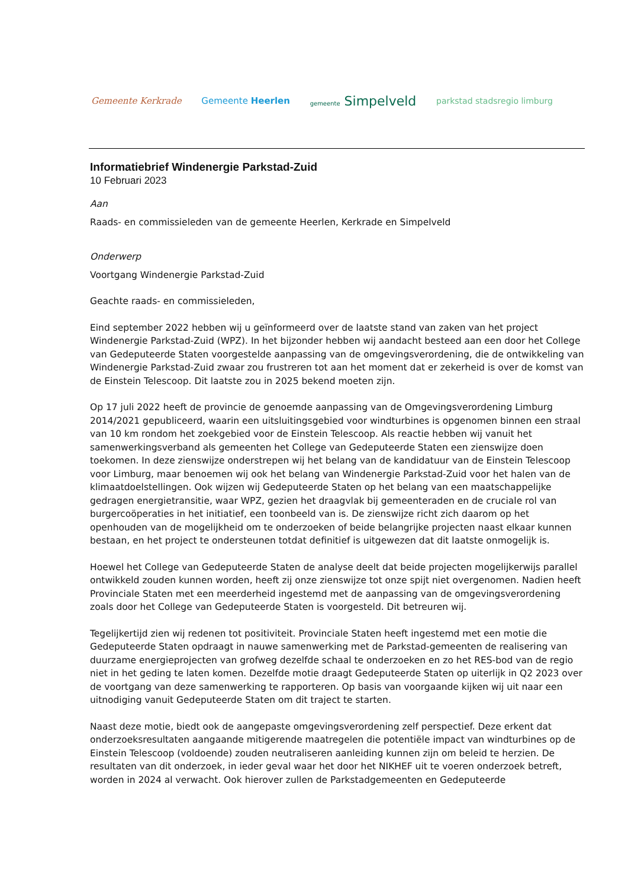Gemeente Kerkrade Gemeente Heerlen gemeente Simpelveld parkstad stadsregio limburg
Informatiebrief Windenergie Parkstad-Zuid
10 Februari 2023
Aan
Raads- en commissieleden van de gemeente Heerlen, Kerkrade en Simpelveld
Onderwerp
Voortgang Windenergie Parkstad-Zuid
Geachte raads- en commissieleden,
Eind september 2022 hebben wij u geïnformeerd over de laatste stand van zaken van het project Windenergie Parkstad-Zuid (WPZ). In het bijzonder hebben wij aandacht besteed aan een door het College van Gedeputeerde Staten voorgestelde aanpassing van de omgevingsverordening, die de ontwikkeling van Windenergie Parkstad-Zuid zwaar zou frustreren tot aan het moment dat er zekerheid is over de komst van de Einstein Telescoop. Dit laatste zou in 2025 bekend moeten zijn.
Op 17 juli 2022 heeft de provincie de genoemde aanpassing van de Omgevingsverordening Limburg 2014/2021 gepubliceerd, waarin een uitsluitingsgebied voor windturbines is opgenomen binnen een straal van 10 km rondom het zoekgebied voor de Einstein Telescoop. Als reactie hebben wij vanuit het samenwerkingsverband als gemeenten het College van Gedeputeerde Staten een zienswijze doen toekomen. In deze zienswijze onderstrepen wij het belang van de kandidatuur van de Einstein Telescoop voor Limburg, maar benoemen wij ook het belang van Windenergie Parkstad-Zuid voor het halen van de klimaatdoelstellingen. Ook wijzen wij Gedeputeerde Staten op het belang van een maatschappelijke gedragen energietransitie, waar WPZ, gezien het draagvlak bij gemeenteraden en de cruciale rol van burgercoöperaties in het initiatief, een toonbeeld van is. De zienswijze richt zich daarom op het openhouden van de mogelijkheid om te onderzoeken of beide belangrijke projecten naast elkaar kunnen bestaan, en het project te ondersteunen totdat definitief is uitgewezen dat dit laatste onmogelijk is.
Hoewel het College van Gedeputeerde Staten de analyse deelt dat beide projecten mogelijkerwijs parallel ontwikkeld zouden kunnen worden, heeft zij onze zienswijze tot onze spijt niet overgenomen. Nadien heeft Provinciale Staten met een meerderheid ingestemd met de aanpassing van de omgevingsverordening zoals door het College van Gedeputeerde Staten is voorgesteld. Dit betreuren wij.
Tegelijkertijd zien wij redenen tot positiviteit. Provinciale Staten heeft ingestemd met een motie die Gedeputeerde Staten opdraagt in nauwe samenwerking met de Parkstad-gemeenten de realisering van duurzame energieprojecten van grofweg dezelfde schaal te onderzoeken en zo het RES-bod van de regio niet in het geding te laten komen. Dezelfde motie draagt Gedeputeerde Staten op uiterlijk in Q2 2023 over de voortgang van deze samenwerking te rapporteren. Op basis van voorgaande kijken wij uit naar een uitnodiging vanuit Gedeputeerde Staten om dit traject te starten.
Naast deze motie, biedt ook de aangepaste omgevingsverordening zelf perspectief. Deze erkent dat onderzoeksresultaten aangaande mitigerende maatregelen die potentiële impact van windturbines op de Einstein Telescoop (voldoende) zouden neutraliseren aanleiding kunnen zijn om beleid te herzien. De resultaten van dit onderzoek, in ieder geval waar het door het NIKHEF uit te voeren onderzoek betreft, worden in 2024 al verwacht. Ook hierover zullen de Parkstadgemeenten en Gedeputeerde